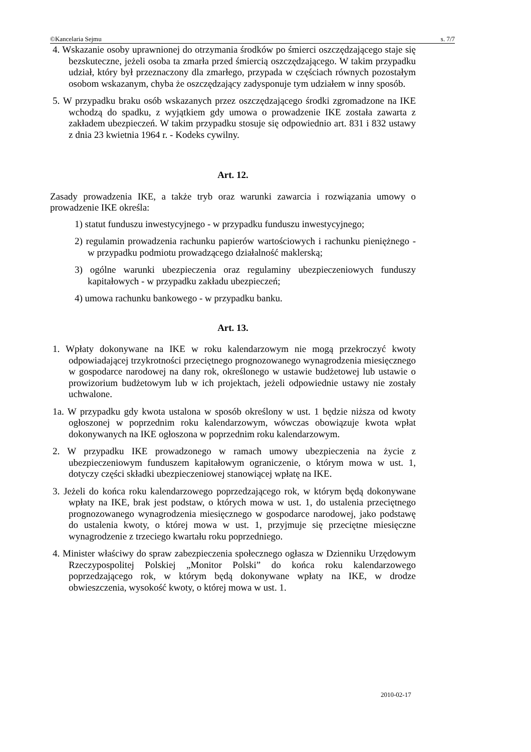©Kancelaria Sejmu s. 7/7
4. Wskazanie osoby uprawnionej do otrzymania środków po śmierci oszczędzają­cego staje się bezskuteczne, jeżeli osoba ta zmarła przed śmiercią oszczędzają­cego. W takim przypadku udział, który był przeznaczony dla zmarłego, przypa­da w częściach równych pozostałym osobom wskazanym, chyba że oszczędza­jący zadysponuje tym udziałem w inny sposób.
5. W przypadku braku osób wskazanych przez oszczędzającego środki zgromadzo­ne na IKE wchodzą do spadku, z wyjątkiem gdy umowa o prowadzenie IKE zo­stała zawarta z zakładem ubezpieczeń. W takim przypadku stosuje się odpo­wiednio art. 831 i 832 ustawy z dnia 23 kwietnia 1964 r. - Kodeks cywilny.
Art. 12.
Zasady prowadzenia IKE, a także tryb oraz warunki zawarcia i rozwiązania umowy o prowadzenie IKE określa:
1) statut funduszu inwestycyjnego - w przypadku funduszu inwestycyjnego;
2) regulamin prowadzenia rachunku papierów wartościowych i rachunku pie­niężnego - w przypadku podmiotu prowadzącego działalność maklerską;
3) ogólne warunki ubezpieczenia oraz regulaminy ubezpieczeniowych fundu­szy kapitałowych - w przypadku zakładu ubezpieczeń;
4) umowa rachunku bankowego - w przypadku banku.
Art. 13.
1. Wpłaty dokonywane na IKE w roku kalendarzowym nie mogą przekroczyć kwo­ty odpowiadającej trzykrotności przeciętnego prognozowanego wynagrodzenia miesięcznego w gospodarce narodowej na dany rok, określonego w ustawie bu­dżetowej lub ustawie o prowizorium budżetowym lub w ich projektach, jeżeli odpowiednie ustawy nie zostały uchwalone.
1a. W przypadku gdy kwota ustalona w sposób określony w ust. 1 będzie niższa od kwoty ogłoszonej w poprzednim roku kalendarzowym, wówczas obowiązuje kwota wpłat dokonywanych na IKE ogłoszona w poprzednim roku kalen­darzowym.
2. W przypadku IKE prowadzonego w ramach umowy ubezpieczenia na życie z ubezpieczeniowym funduszem kapitałowym ograniczenie, o którym mowa w ust. 1, dotyczy części składki ubezpieczeniowej stanowiącej wpłatę na IKE.
3. Jeżeli do końca roku kalendarzowego poprzedzającego rok, w którym będą do­konywane wpłaty na IKE, brak jest podstaw, o których mowa w ust. 1, do usta­lenia przeciętnego prognozowanego wynagrodzenia miesięcznego w gospodarce narodowej, jako podstawę do ustalenia kwoty, o której mowa w ust. 1, przyjmu­je się przeciętne miesięczne wynagrodzenie z trzeciego kwartału roku poprzed­niego.
4. Minister właściwy do spraw zabezpieczenia społecznego ogłasza w Dzienniku Urzędowym Rzeczypospolitej Polskiej „Monitor Polski” do końca roku kalenda­rzowego poprzedzającego rok, w którym będą dokonywane wpłaty na IKE, w drodze obwieszczenia, wysokość kwoty, o której mowa w ust. 1.
2010-02-17